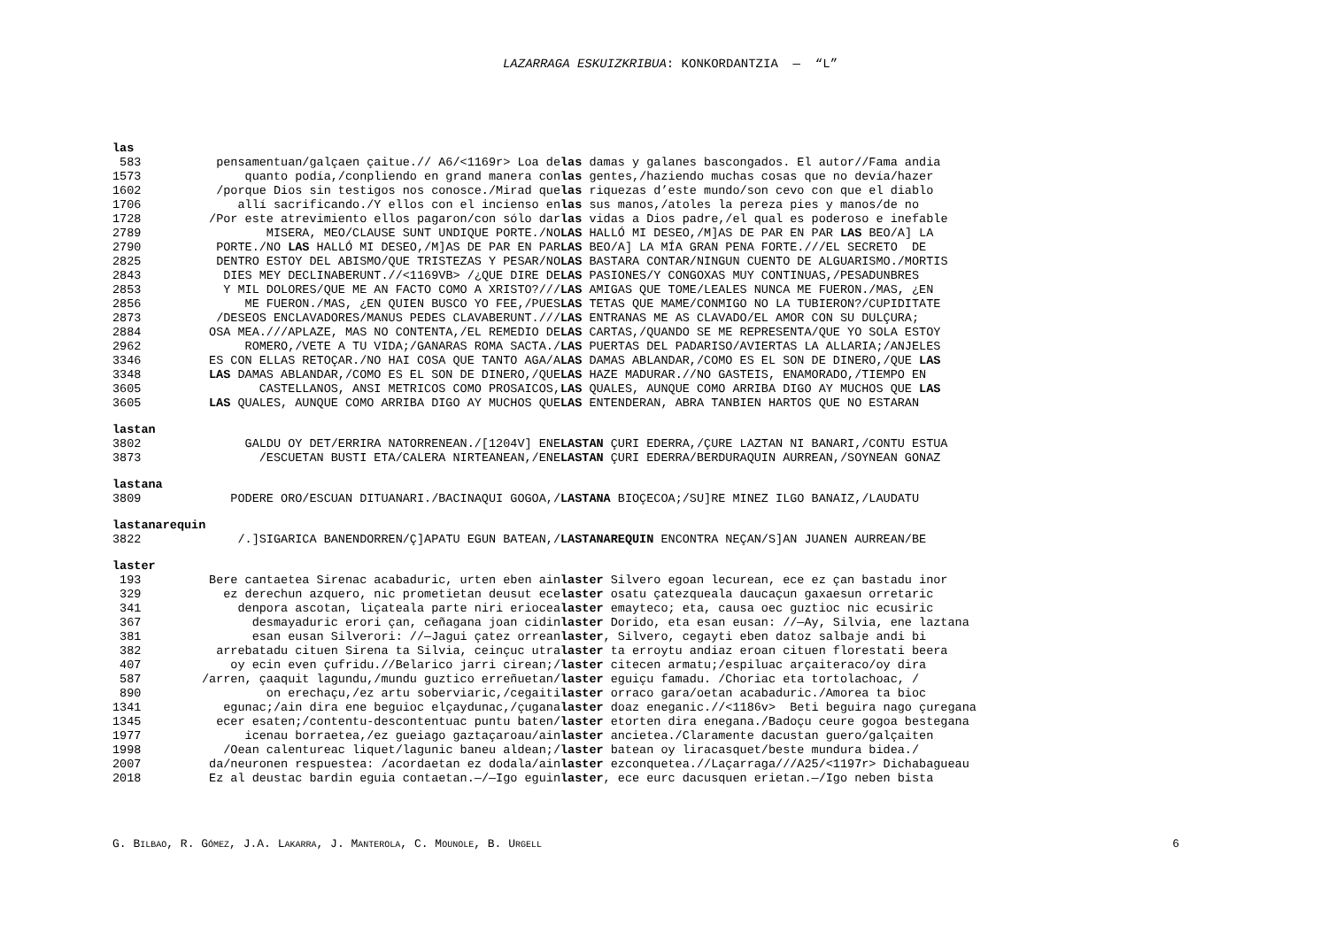LAZARRAGA ESKUIZKRIBUA: KONKORDANTZIA — “L”
las
| 583 | pensamentuan/galçaen çaitue.// A6/<1169r> Loa de | las damas y galanes bascongados. El autor//Fama andia |
| 1573 | quanto podía,/conpliendo en grand manera con | las gentes,/haziendo muchas cosas que no devía/hazer |
| 1602 | /porque Dios sin testigos nos conosce./Mirad que | las riquezas d’este mundo/son cevo con que el diablo |
| 1706 | allí sacrificando./Y ellos con el incienso en | las sus manos,/atoles la pereza pies y manos/de no |
| 1728 | /Por este atrevimiento ellos pagaron/con sólo dar | las vidas a Dios padre,/el qual es poderoso e inefable |
| 2789 | MISERA, MEO/CLAUSE SUNT UNDIQUE PORTE./NO | LAS HALLÓ MI DESEO,/M]AS DE PAR EN PAR LAS BEO/A] LA |
| 2790 | PORTE./NO LAS HALLÓ MI DESEO,/M]AS DE PAR EN PAR | LAS BEO/A] LA MÍA GRAN PENA FORTE.///EL SECRETO DE |
| 2825 | DENTRO ESTOY DEL ABISMO/QUE TRISTEZAS Y PESAR/NO | LAS BASTARA CONTAR/NINGUN CUENTO DE ALGUARISMO./MORTIS |
| 2843 | DIES MEY DECLINABERUNT.//<1169VB> /¿QUE DIRE DE | LAS PASIONES/Y CONGOXAS MUY CONTINUAS,/PESADUNBRES |
| 2853 | Y MIL DOLORES/QUE ME AN FACTO COMO A XRISTO?/// | LAS AMIGAS QUE TOME/LEALES NUNCA ME FUERON./MAS, ¿EN |
| 2856 | ME FUERON./MAS, ¿EN QUIEN BUSCO YO FEE,/PUES | LAS TETAS QUE MAME/CONMIGO NO LA TUBIERON?/CUPIDITATE |
| 2873 | /DESEOS ENCLAVADORES/MANUS PEDES CLAVABERUNT./// | LAS ENTRANAS ME AS CLAVADO/EL AMOR CON SU DULÇURA; |
| 2884 | OSA MEA.///APLAZE, MAS NO CONTENTA,/EL REMEDIO DE | LAS CARTAS,/QUANDO SE ME REPRESENTA/QUE YO SOLA ESTOY |
| 2962 | ROMERO,/VETE A TU VIDA;/GANARAS ROMA SACTA./ | LAS PUERTAS DEL PADARISO/AVIERTAS LA ALLARIA;/ANJELES |
| 3346 | ES CON ELLAS RETOÇAR./NO HAI COSA QUE TANTO AGA/A | LAS DAMAS ABLANDAR,/COMO ES EL SON DE DINERO,/QUE LAS |
| 3348 | LAS DAMAS ABLANDAR,/COMO ES EL SON DE DINERO,/QUE | LAS HAZE MADURAR.//NO GASTEIS, ENAMORADO,/TIEMPO EN |
| 3605 | CASTELLANOS, ANSI METRICOS COMO PROSAICOS, | LAS QUALES, AUNQUE COMO ARRIBA DIGO AY MUCHOS QUE LAS |
| 3605 | LAS QUALES, AUNQUE COMO ARRIBA DIGO AY MUCHOS QUE | LAS ENTENDERAN, ABRA TANBIEN HARTOS QUE NO ESTARAN |
lastan
| 3802 | GALDU OY DET/ERRIRA NATORRENEAN./[1204V] ENE | LASTAN ÇURI EDERRA,/ÇURE LAZTAN NI BANARI,/CONTU ESTUA |
| 3873 | /ESCUETAN BUSTI ETA/CALERA NIRTEANEAN,/ENE | LASTAN ÇURI EDERRA/BERDURAQUIN AURREAN,/SOYNEAN GONAZ |
lastana
| 3809 | PODERE ORO/ESCUAN DITUANARI./BACINAQUI GOGOA,/ | LASTANA BIOÇECOA;/SU]RE MINEZ ILGO BANAIZ,/LAUDATU |
lastanarequin
| 3822 | /.]SIGARICA BANENDORREN/Ç]APATU EGUN BATEAN,/ | LASTANAREQUIN ENCONTRA NEÇAN/S]AN JUANEN AURREAN/BE |
laster
| 193 | Bere cantaetea Sirenac acabaduric, urten eben ain | laster Silvero egoan lecurean, ece ez çan bastadu inor |
| 329 | ez derechun azquero, nic prometietan deusut ece | laster osatu çatezqueala daucaçun gaxaesun orretaric |
| 341 | denpora ascotan, liçateala parte niri eriocea | laster emayteco; eta, causa oec guztioc nic ecusiric |
| 367 | desmayaduric erori çan, ceñagana joan cidin | laster Dorido, eta esan eusan: //—Ay, Silvia, ene laztana |
| 381 | esan eusan Silverori: //—Jagui çatez orrean | laster , Silvero, cegayti eben datoz salbaje andi bi |
| 382 | arrebatadu cituen Sirena ta Silvia, ceinçuc utra | laster ta erroytu andiaz eroan cituen florestati beera |
| 407 | oy ecin even çufridu.//Belarico jarri cirean;/ | laster citecen armatu;/espiluac arçaiteraco/oy dira |
| 587 | /arren, çaaquit lagundu,/mundu guztico erreñuetan/ | laster eguiçu famadu. /Choriac eta tortolachoac, / |
| 890 | on erechaçu,/ez artu soberviaric,/cegaiti | laster orraco gara/oetan acabaduric./Amorea ta bioc |
| 1341 | egunac;/ain dira ene beguioc elçaydunac,/çugana | laster doaz eneganic.//<1186v> Beti beguira nago çuregana |
| 1345 | ecer esaten;/contentu-descontentuac puntu baten/ | laster etorten dira enegana./Badoçu ceure gogoa bestegana |
| 1977 | icenau borraetea,/ez gueiago gaztaçaroau/ain | laster ancietea./Claramente dacustan guero/galçaiten |
| 1998 | /Oean calentureac liquet/lagunic baneu aldean;/ | laster batean oy liracasquet/beste mundura bidea./ |
| 2007 | da/neuronen respuestea: /acordaetan ez dodala/ain | laster ezconquetea.//Laçarraga///A25/<1197r> Dichabagueau |
| 2018 | Ez al deustac bardin eguia contaetan.—/—Igo eguin | laster , ece eurc dacusquen erietan.—/Igo neben bista |
G. BILBAO, R. GÓMEZ, J.A. LAKARRA, J. MANTEROLA, C. MOUNOLE, B. URGELL 6